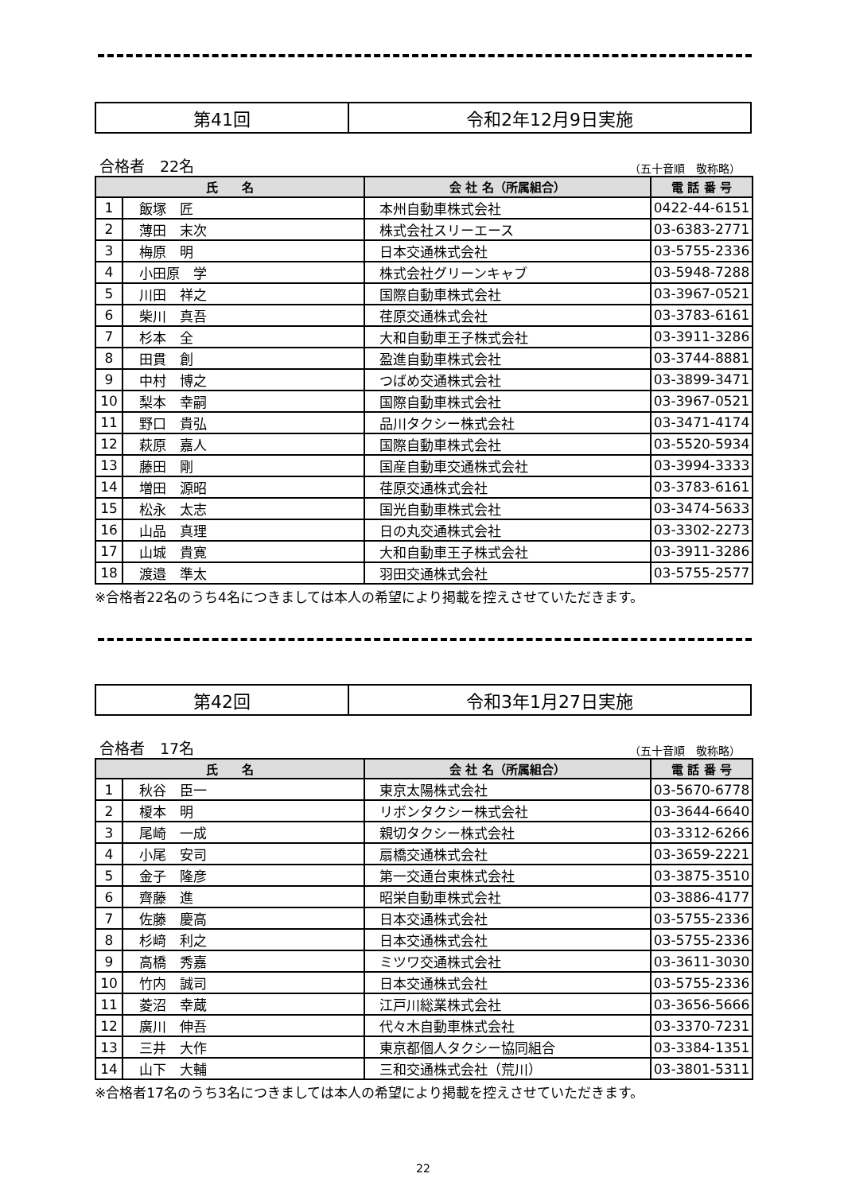第41回 令和2年12月9日実施
合格者　22名 （五十音順　敬称略）
| 氏 名 | | 会 社 名（所属組合） | 電 話 番 号 |
| --- | --- | --- | --- |
| 1 | 飯塚 匠 | 本州自動車株式会社 | 0422-44-6151 |
| 2 | 薄田 末次 | 株式会社スリーエース | 03-6383-2771 |
| 3 | 梅原 明 | 日本交通株式会社 | 03-5755-2336 |
| 4 | 小田原 学 | 株式会社グリーンキャブ | 03-5948-7288 |
| 5 | 川田 祥之 | 国際自動車株式会社 | 03-3967-0521 |
| 6 | 柴川 真吾 | 荏原交通株式会社 | 03-3783-6161 |
| 7 | 杉本 全 | 大和自動車王子株式会社 | 03-3911-3286 |
| 8 | 田貫 創 | 盈進自動車株式会社 | 03-3744-8881 |
| 9 | 中村 博之 | つばめ交通株式会社 | 03-3899-3471 |
| 10 | 梨本 幸嗣 | 国際自動車株式会社 | 03-3967-0521 |
| 11 | 野口 貴弘 | 品川タクシー株式会社 | 03-3471-4174 |
| 12 | 萩原 嘉人 | 国際自動車株式会社 | 03-5520-5934 |
| 13 | 藤田 剛 | 国産自動車交通株式会社 | 03-3994-3333 |
| 14 | 増田 源昭 | 荏原交通株式会社 | 03-3783-6161 |
| 15 | 松永 太志 | 国光自動車株式会社 | 03-3474-5633 |
| 16 | 山品 真理 | 日の丸交通株式会社 | 03-3302-2273 |
| 17 | 山城 貴寛 | 大和自動車王子株式会社 | 03-3911-3286 |
| 18 | 渡邉 準太 | 羽田交通株式会社 | 03-5755-2577 |
※合格者22名のうち4名につきましては本人の希望により掲載を控えさせていただきます。
第42回 令和3年1月27日実施
合格者　17名 （五十音順　敬称略）
| 氏 名 | | 会 社 名（所属組合） | 電 話 番 号 |
| --- | --- | --- | --- |
| 1 | 秋谷 臣一 | 東京太陽株式会社 | 03-5670-6778 |
| 2 | 榎本 明 | リボンタクシー株式会社 | 03-3644-6640 |
| 3 | 尾崎 一成 | 親切タクシー株式会社 | 03-3312-6266 |
| 4 | 小尾 安司 | 扇橋交通株式会社 | 03-3659-2221 |
| 5 | 金子 隆彦 | 第一交通台東株式会社 | 03-3875-3510 |
| 6 | 齊藤 進 | 昭栄自動車株式会社 | 03-3886-4177 |
| 7 | 佐藤 慶高 | 日本交通株式会社 | 03-5755-2336 |
| 8 | 杉﨑 利之 | 日本交通株式会社 | 03-5755-2336 |
| 9 | 高橋 秀嘉 | ミツワ交通株式会社 | 03-3611-3030 |
| 10 | 竹内 誠司 | 日本交通株式会社 | 03-5755-2336 |
| 11 | 菱沼 幸蔵 | 江戸川総業株式会社 | 03-3656-5666 |
| 12 | 廣川 伸吾 | 代々木自動車株式会社 | 03-3370-7231 |
| 13 | 三井 大作 | 東京都個人タクシー協同組合 | 03-3384-1351 |
| 14 | 山下 大輔 | 三和交通株式会社（荒川） | 03-3801-5311 |
※合格者17名のうち3名につきましては本人の希望により掲載を控えさせていただきます。
22